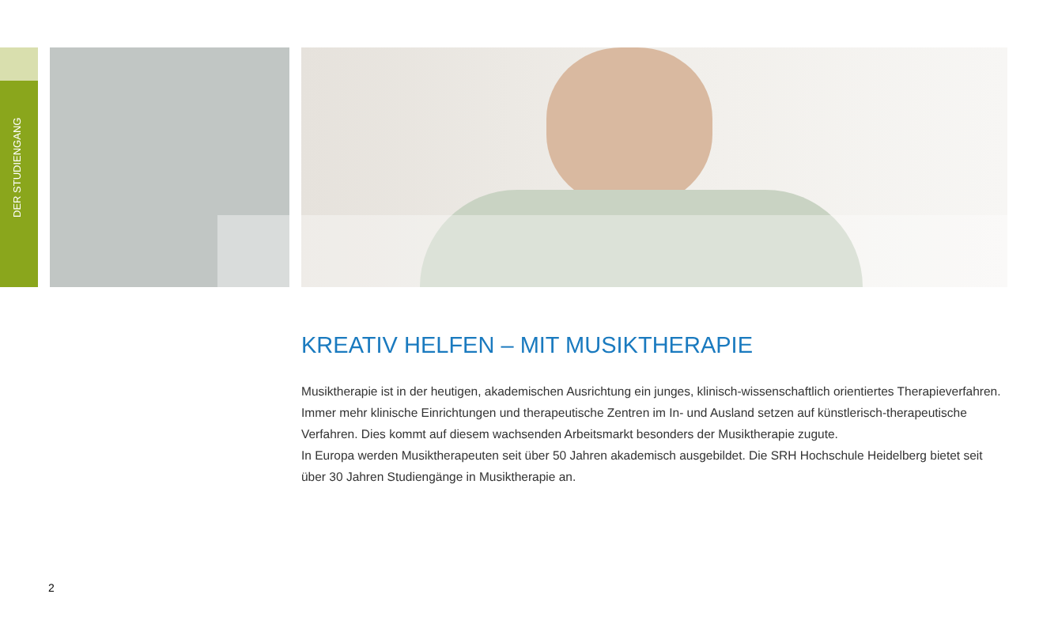DER STUDIENGANG
KREATIV HELFEN – MIT MUSIKTHERAPIE
Musiktherapie ist in der heutigen, akademischen Ausrichtung ein junges, klinisch-wissenschaftlich orientiertes Therapieverfahren. Immer mehr klinische Einrichtungen und therapeutische Zentren im In- und Ausland setzen auf künstlerisch-therapeutische Verfahren. Dies kommt auf diesem wachsenden Arbeitsmarkt besonders der Musiktherapie zugute.
In Europa werden Musiktherapeuten seit über 50 Jahren akademisch ausgebildet. Die SRH Hochschule Heidelberg bietet seit über 30 Jahren Studiengänge in Musiktherapie an.
2